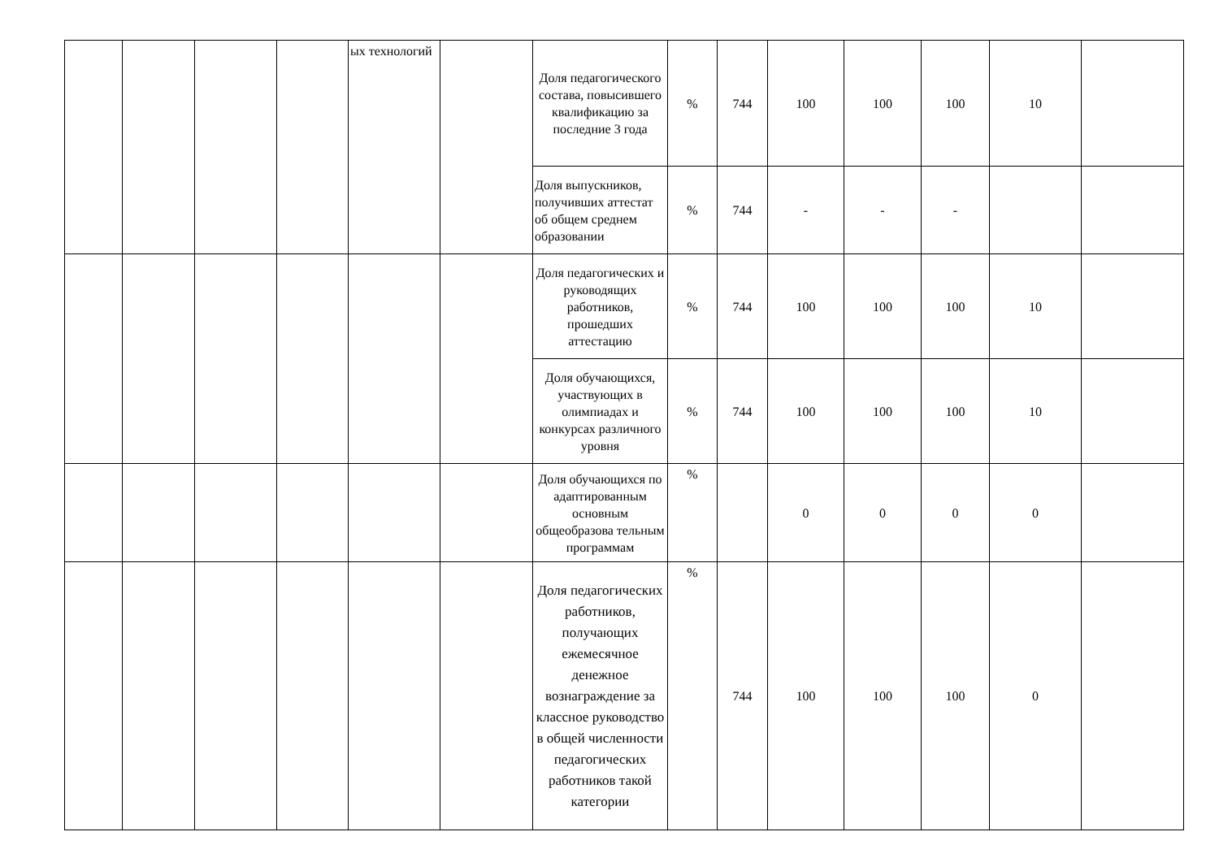| | | | | ых технологий | | Доля педагогического состава, повысившего квалификацию за последние 3 года | % | 744 | 100 | 100 | 100 | 10 | |
| | | | | | | Доля выпускников, получивших аттестат об общем среднем образовании | % | 744 | - | - | - | | |
| | | | | | | Доля педагогических и руководящих работников, прошедших аттестацию | % | 744 | 100 | 100 | 100 | 10 | |
| | | | | | | Доля обучающихся, участвующих в олимпиадах и конкурсах различного уровня | % | 744 | 100 | 100 | 100 | 10 | |
| | | | | | | Доля обучающихся по адаптированным основным общеобразова тельным программам | % | | 0 | 0 | 0 | 0 | |
| | | | | | | Доля педагогических работников, получающих ежемесячное денежное вознаграждение за классное руководство в общей численности педагогических работников такой категории | % | 744 | 100 | 100 | 100 | 0 | |